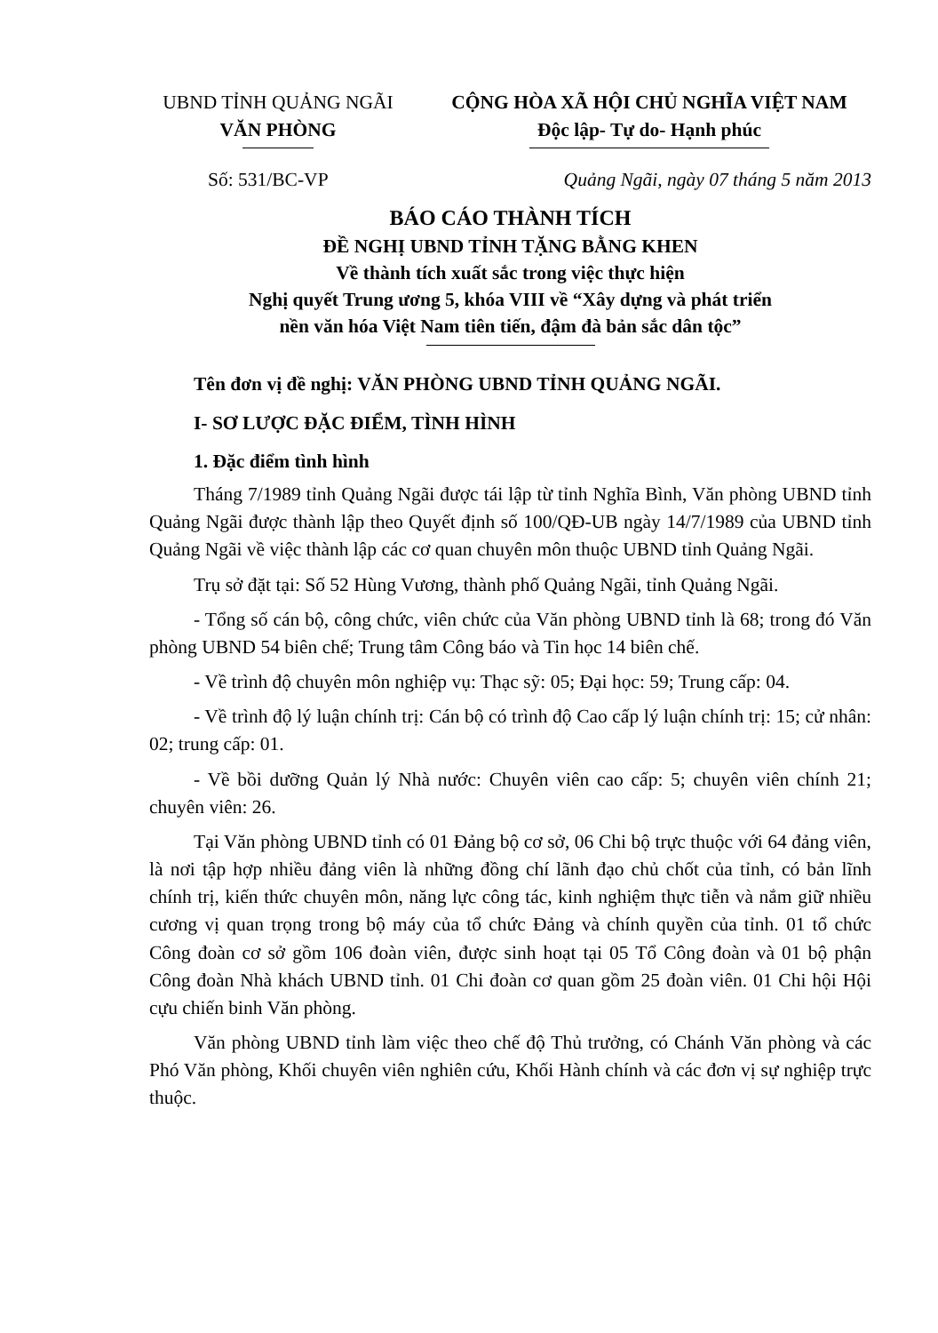UBND TỈNH QUẢNG NGÃI
VĂN PHÒNG
CỘNG HÒA XÃ HỘI CHỦ NGHĨA VIỆT NAM
Độc lập- Tự do- Hạnh phúc
Số: 531/BC-VP Quảng Ngãi, ngày 07 tháng 5 năm 2013
BÁO CÁO THÀNH TÍCH
ĐỀ NGHỊ UBND TỈNH TẶNG BẰNG KHEN
Về thành tích xuất sắc trong việc thực hiện
Nghị quyết Trung ương 5, khóa VIII về “Xây dựng và phát triển
nền văn hóa Việt Nam tiên tiến, đậm đà bản sắc dân tộc”
Tên đơn vị đề nghị: VĂN PHÒNG UBND TỈNH QUẢNG NGÃI.
I- SƠ LƯỢC ĐẶC ĐIỂM, TÌNH HÌNH
1. Đặc điểm tình hình
Tháng 7/1989 tỉnh Quảng Ngãi được tái lập từ tỉnh Nghĩa Bình, Văn phòng UBND tỉnh Quảng Ngãi được thành lập theo Quyết định số 100/QĐ-UB ngày 14/7/1989 của UBND tỉnh Quảng Ngãi về việc thành lập các cơ quan chuyên môn thuộc UBND tỉnh Quảng Ngãi.
Trụ sở đặt tại: Số 52 Hùng Vương, thành phố Quảng Ngãi, tỉnh Quảng Ngãi.
- Tổng số cán bộ, công chức, viên chức của Văn phòng UBND tỉnh là 68; trong đó Văn phòng UBND 54 biên chế; Trung tâm Công báo và Tin học 14 biên chế.
- Về trình độ chuyên môn nghiệp vụ: Thạc sỹ: 05; Đại học: 59; Trung cấp: 04.
- Về trình độ lý luận chính trị: Cán bộ có trình độ Cao cấp lý luận chính trị: 15; cử nhân: 02; trung cấp: 01.
- Về bồi dưỡng Quản lý Nhà nước: Chuyên viên cao cấp: 5; chuyên viên chính 21; chuyên viên: 26.
Tại Văn phòng UBND tỉnh có 01 Đảng bộ cơ sở, 06 Chi bộ trực thuộc với 64 đảng viên, là nơi tập hợp nhiều đảng viên là những đồng chí lãnh đạo chủ chốt của tỉnh, có bản lĩnh chính trị, kiến thức chuyên môn, năng lực công tác, kinh nghiệm thực tiễn và nắm giữ nhiều cương vị quan trọng trong bộ máy của tổ chức Đảng và chính quyền của tỉnh. 01 tổ chức Công đoàn cơ sở gồm 106 đoàn viên, được sinh hoạt tại 05 Tổ Công đoàn và 01 bộ phận Công đoàn Nhà khách UBND tỉnh. 01 Chi đoàn cơ quan gồm 25 đoàn viên. 01 Chi hội Hội cựu chiến binh Văn phòng.
Văn phòng UBND tỉnh làm việc theo chế độ Thủ trưởng, có Chánh Văn phòng và các Phó Văn phòng, Khối chuyên viên nghiên cứu, Khối Hành chính và các đơn vị sự nghiệp trực thuộc.